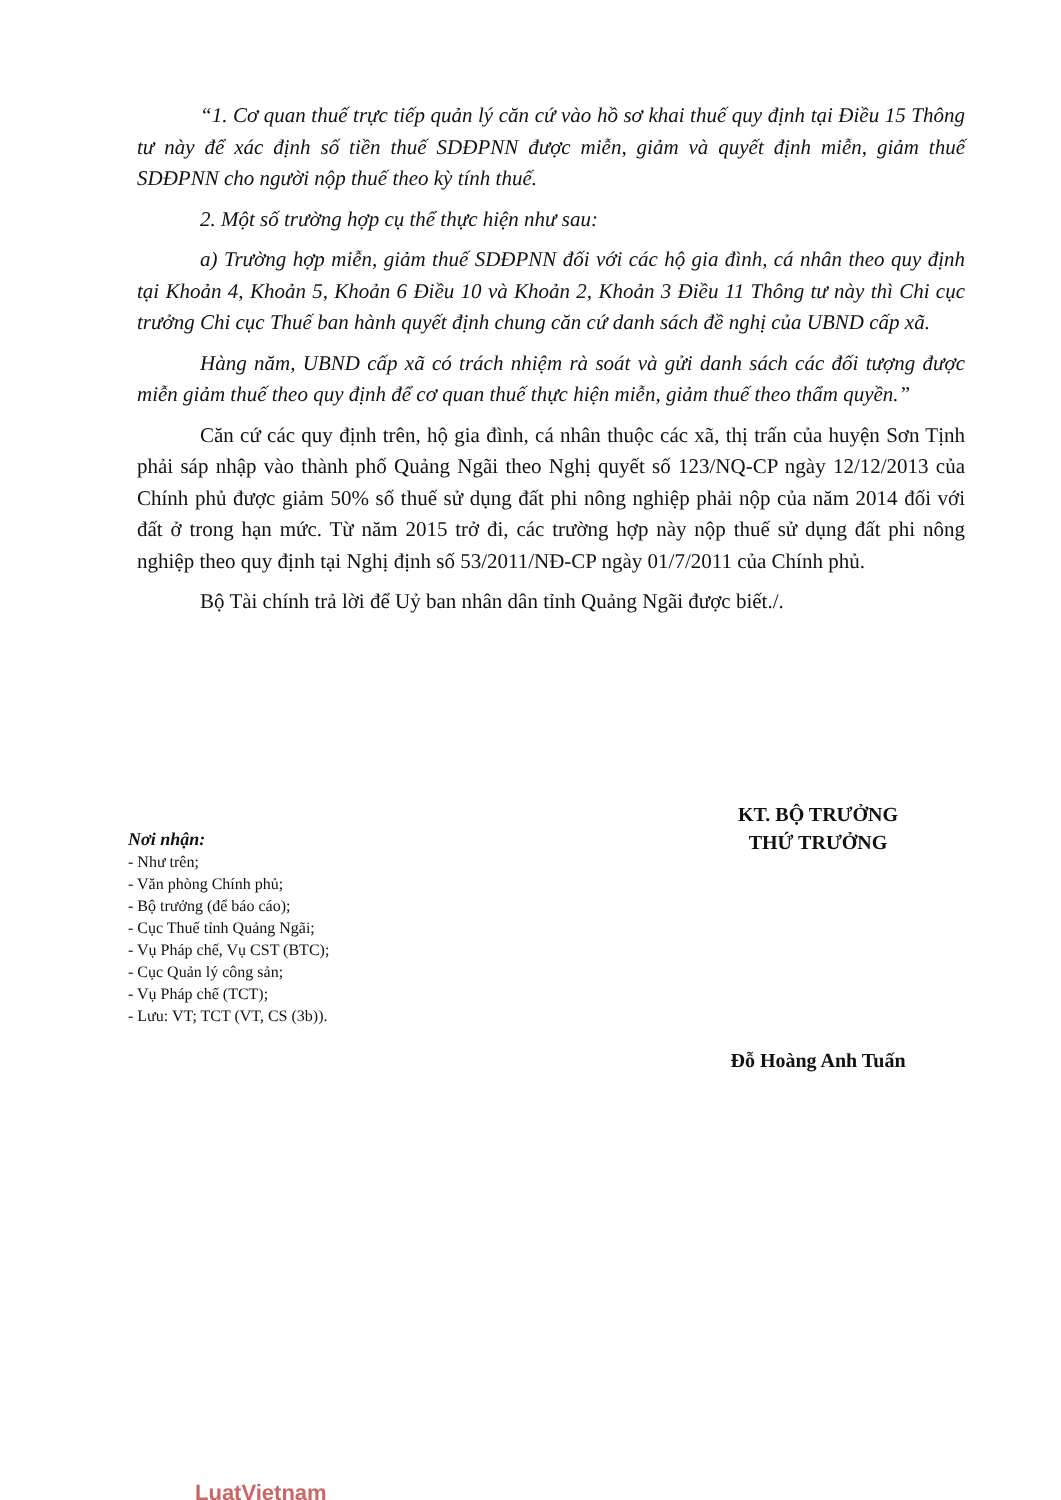“1. Cơ quan thuế trực tiếp quản lý căn cứ vào hồ sơ khai thuế quy định tại Điều 15 Thông tư này để xác định số tiền thuế SDĐPNN được miễn, giảm và quyết định miễn, giảm thuế SDĐPNN cho người nộp thuế theo kỳ tính thuế.
2. Một số trường hợp cụ thể thực hiện như sau:
a) Trường hợp miễn, giảm thuế SDĐPNN đối với các hộ gia đình, cá nhân theo quy định tại Khoản 4, Khoản 5, Khoản 6 Điều 10 và Khoản 2, Khoản 3 Điều 11 Thông tư này thì Chi cục trưởng Chi cục Thuế ban hành quyết định chung căn cứ danh sách đề nghị của UBND cấp xã.
Hàng năm, UBND cấp xã có trách nhiệm rà soát và gửi danh sách các đối tượng được miễn giảm thuế theo quy định để cơ quan thuế thực hiện miễn, giảm thuế theo thẩm quyền.”
Căn cứ các quy định trên, hộ gia đình, cá nhân thuộc các xã, thị trấn của huyện Sơn Tịnh phải sáp nhập vào thành phố Quảng Ngãi theo Nghị quyết số 123/NQ-CP ngày 12/12/2013 của Chính phủ được giảm 50% số thuế sử dụng đất phi nông nghiệp phải nộp của năm 2014 đối với đất ở trong hạn mức. Từ năm 2015 trở đi, các trường hợp này nộp thuế sử dụng đất phi nông nghiệp theo quy định tại Nghị định số 53/2011/NĐ-CP ngày 01/7/2011 của Chính phủ.
Bộ Tài chính trả lời để Uỷ ban nhân dân tỉnh Quảng Ngãi được biết./.
Nơi nhận:
- Như trên;
- Văn phòng Chính phủ;
- Bộ trưởng (để báo cáo);
- Cục Thuế tỉnh Quảng Ngãi;
- Vụ Pháp chế, Vụ CST (BTC);
- Cục Quản lý công sản;
- Vụ Pháp chế (TCT);
- Lưu: VT; TCT (VT, CS (3b)).
KT. BỘ TRƯỞNG
THỨ TRƯỞNG
Đỗ Hoàng Anh Tuấn
LuatVietnam